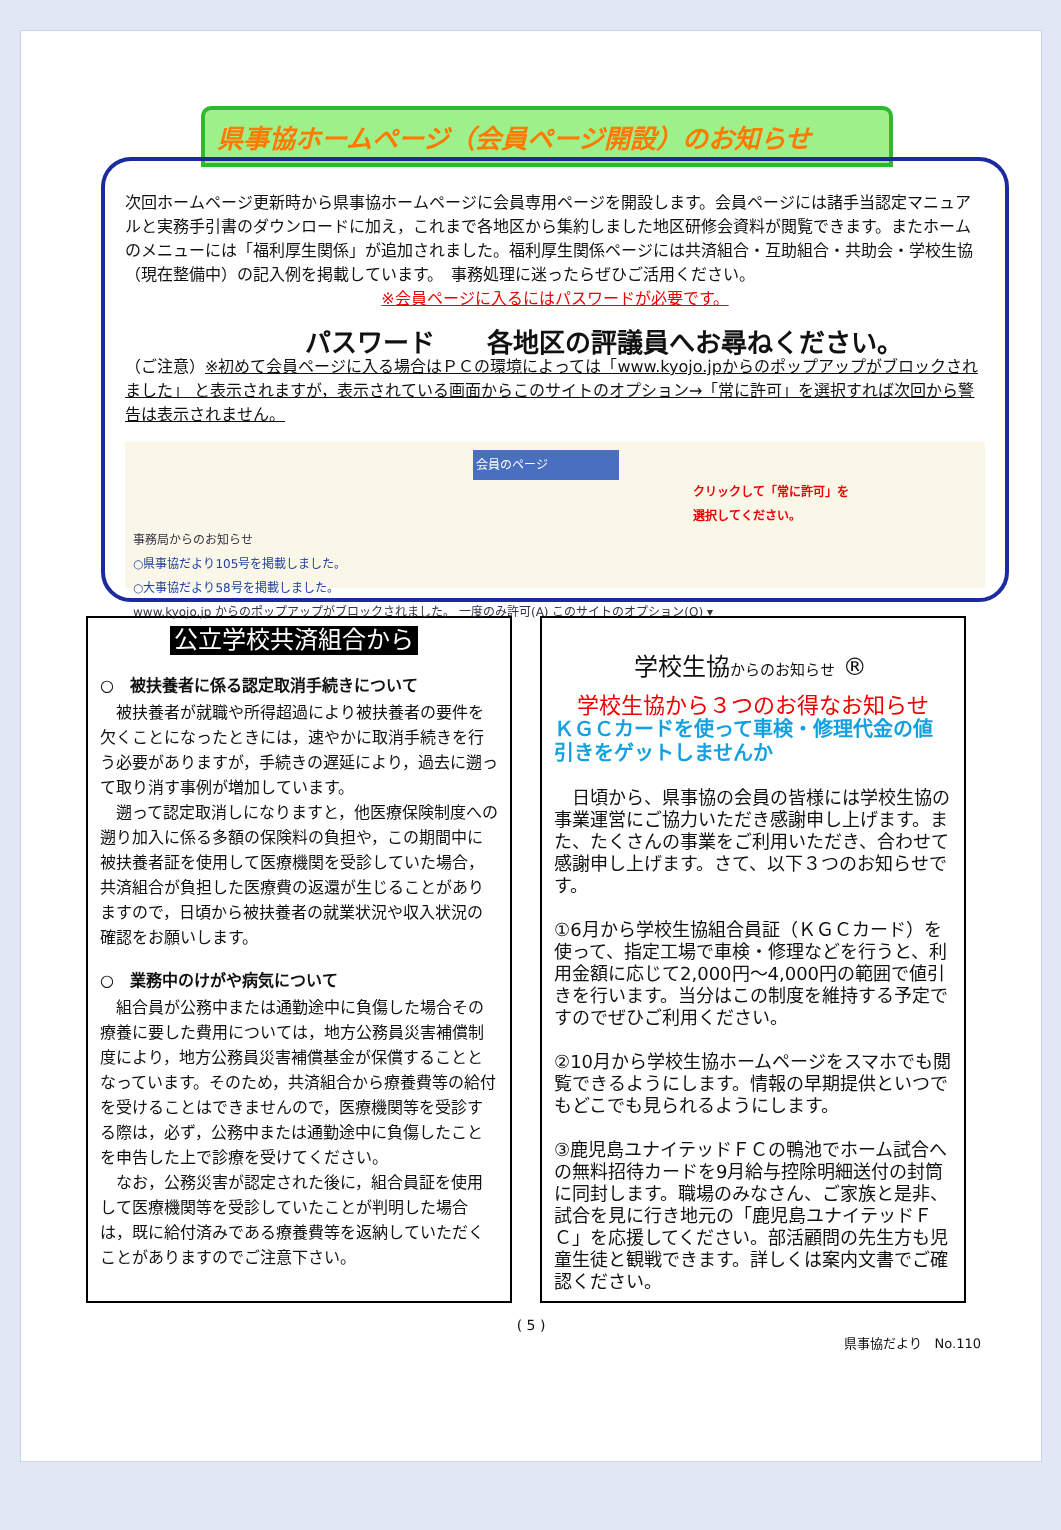県事協ホームページ（会員ページ開設）のお知らせ
次回ホームページ更新時から県事協ホームページに会員専用ページを開設します。会員ページには諸手当認定マニュアルと実務手引書のダウンロードに加え，これまで各地区から集約しました地区研修会資料が閲覧できます。またホームのメニューには「福利厚生関係」が追加されました。福利厚生関係ページには共済組合・互助組合・共助会・学校生協（現在整備中）の記入例を掲載しています。　事務処理に迷ったらぜひご活用ください。
※会員ページに入るにはパスワードが必要です。
パスワード　　各地区の評議員へお尋ねください。
（ご注意）※初めて会員ページに入る場合はＰＣの環境によっては「www.kyojo.jpからのポップアップがブロックされました」 と表示されますが，表示されている画面からこのサイトのオプション→「常に許可」を選択すれば次回から警告は表示されません。
会員のページ
クリックして「常に許可」を
選択してください。
事務局からのお知らせ
○県事協だより105号を掲載しました。
○大事協だより58号を掲載しました。
www.kyojo.jp からのポップアップがブロックされました。 一度のみ許可(A) このサイトのオプション(O) ▾
公立学校共済組合から
○　被扶養者に係る認定取消手続きについて
被扶養者が就職や所得超過により被扶養者の要件を欠くことになったときには，速やかに取消手続きを行う必要がありますが，手続きの遅延により，過去に遡って取り消す事例が増加しています。
遡って認定取消しになりますと，他医療保険制度への遡り加入に係る多額の保険料の負担や，この期間中に被扶養者証を使用して医療機関を受診していた場合，共済組合が負担した医療費の返還が生じることがありますので，日頃から被扶養者の就業状況や収入状況の確認をお願いします。
○　業務中のけがや病気について
組合員が公務中または通勤途中に負傷した場合その療養に要した費用については，地方公務員災害補償制度により，地方公務員災害補償基金が保償することとなっています。そのため，共済組合から療養費等の給付を受けることはできませんので，医療機関等を受診する際は，必ず，公務中または通勤途中に負傷したことを申告した上で診療を受けてください。
なお，公務災害が認定された後に，組合員証を使用して医療機関等を受診していたことが判明した場合は，既に給付済みである療養費等を返納していただくことがありますのでご注意下さい。
学校生協からのお知らせ ®
学校生協から３つのお得なお知らせ
ＫＧＣカードを使って車検・修理代金の値引きをゲットしませんか
日頃から、県事協の会員の皆様には学校生協の事業運営にご協力いただき感謝申し上げます。また、たくさんの事業をご利用いただき、合わせて感謝申し上げます。さて、以下３つのお知らせです。
①6月から学校生協組合員証（ＫＧＣカード）を使って、指定工場で車検・修理などを行うと、利用金額に応じて2,000円～4,000円の範囲で値引きを行います。当分はこの制度を維持する予定ですのでぜひご利用ください。
②10月から学校生協ホームページをスマホでも閲覧できるようにします。情報の早期提供といつでもどこでも見られるようにします。
③鹿児島ユナイテッドＦＣの鴨池でホーム試合への無料招待カードを9月給与控除明細送付の封筒に同封します。職場のみなさん、ご家族と是非、試合を見に行き地元の「鹿児島ユナイテッドＦＣ」を応援してください。部活顧問の先生方も児童生徒と観戦できます。詳しくは案内文書でご確認ください。
( 5 )
県事協だより　No.110